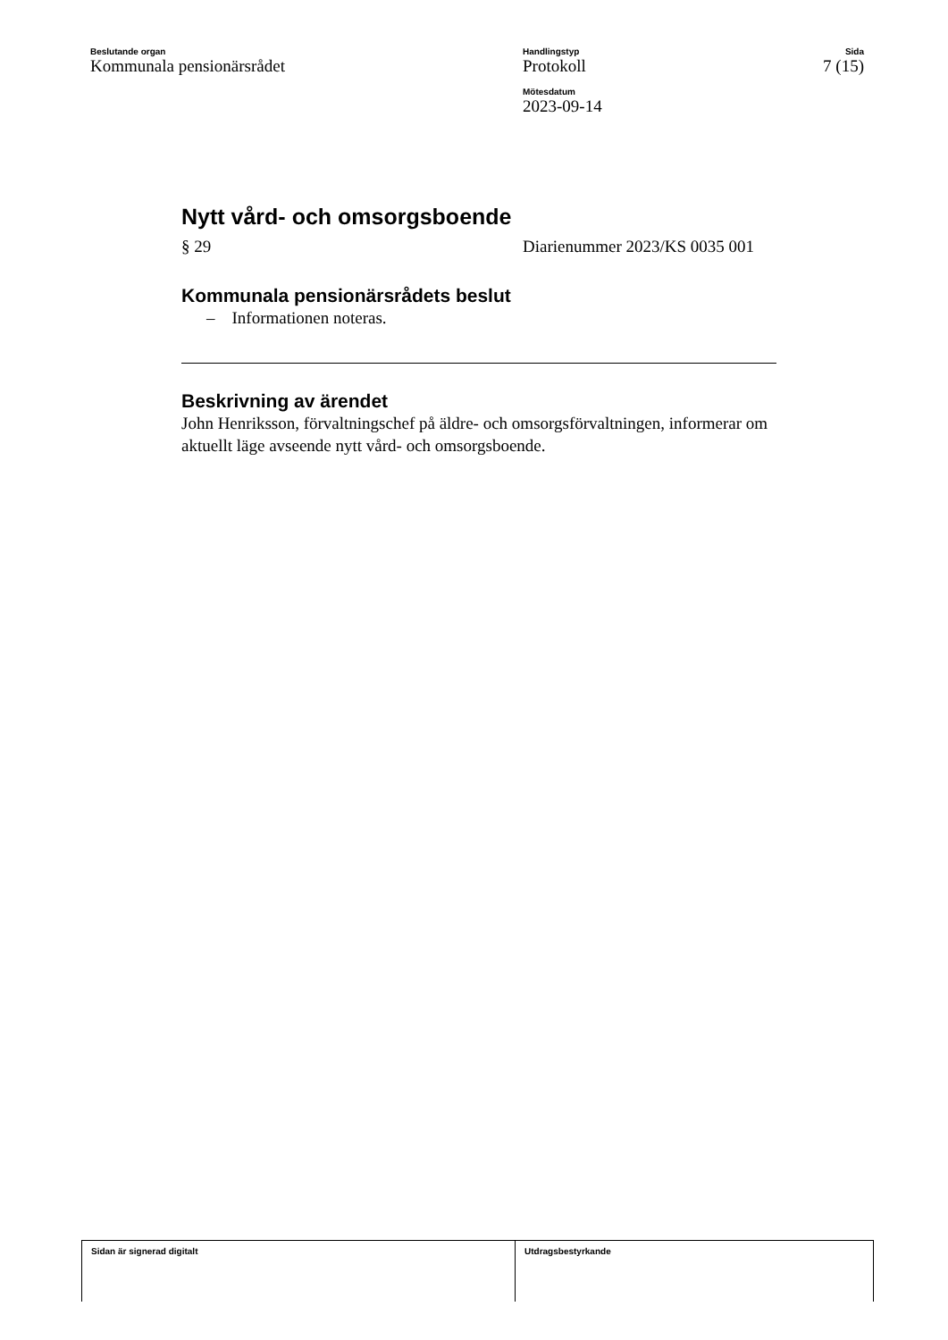Beslutande organ
Kommunala pensionärsrådet
Handlingstyp
Protokoll
Mötesdatum
2023-09-14
Sida
7 (15)
Nytt vård- och omsorgsboende
§ 29 Diarienummer 2023/KS 0035 001
Kommunala pensionärsrådets beslut
– Informationen noteras.
Beskrivning av ärendet
John Henriksson, förvaltningschef på äldre- och omsorgsförvaltningen, informerar om aktuellt läge avseende nytt vård- och omsorgsboende.
Sidan är signerad digitalt Utdragsbestyrkande